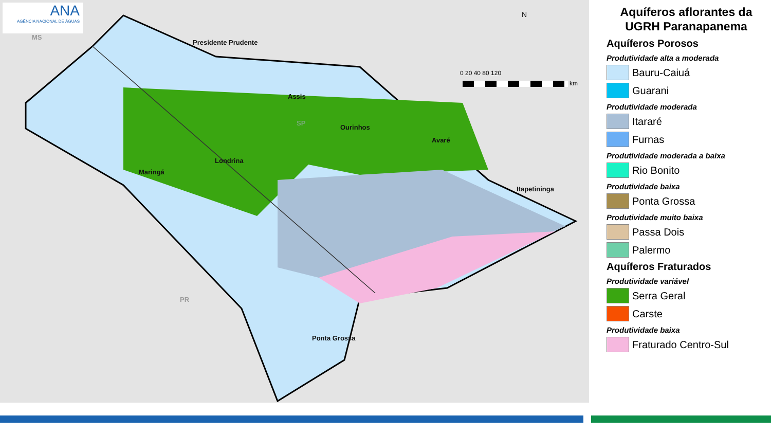ANA
AGÊNCIA NACIONAL DE ÁGUAS
Presidente Prudente
Assis
Ourinhos
Avaré
Londrina
Maringá
Itapetininga
Ponta Grossa
MS
SP
PR
N
0 20 40 80 120
km
Aquíferos aflorantes da UGRH Paranapanema
Aquíferos Porosos
Produtividade alta a moderada
Bauru-Caiuá
Guarani
Produtividade moderada
Itararé
Furnas
Produtividade moderada a baixa
Rio Bonito
Produtividade baixa
Ponta Grossa
Produtividade muito baixa
Passa Dois
Palermo
Aquíferos Fraturados
Produtividade variável
Serra Geral
Carste
Produtividade baixa
Fraturado Centro-Sul